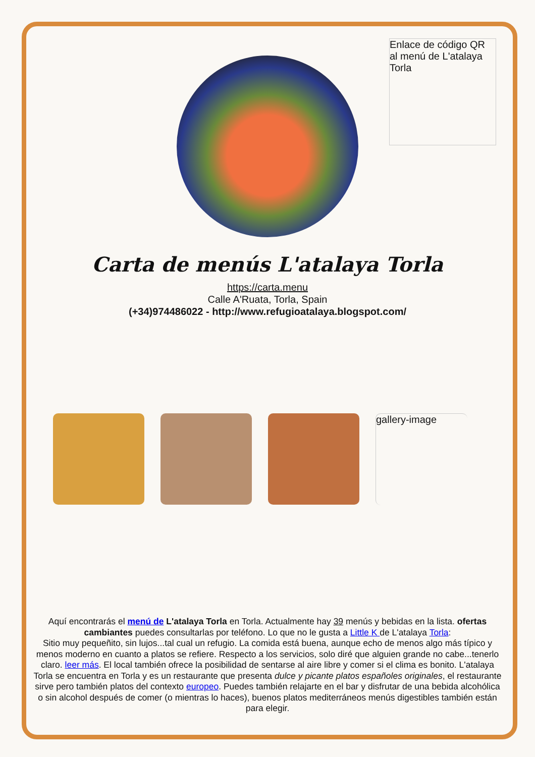Enlace de código QR al menú de L'atalaya Torla
Carta de menús L'atalaya Torla
https://carta.menu
Calle A'Ruata, Torla, Spain
(+34)974486022 - http://www.refugioatalaya.blogspot.com/
gallery-image
Aquí encontrarás el menú de L'atalaya Torla en Torla. Actualmente hay 39 menús y bebidas en la lista. ofertas cambiantes puedes consultarlas por teléfono. Lo que no le gusta a Little K de L'atalaya Torla:
Sitio muy pequeñito, sin lujos...tal cual un refugio. La comida está buena, aunque echo de menos algo más típico y menos moderno en cuanto a platos se refiere. Respecto a los servicios, solo diré que alguien grande no cabe...tenerlo claro. leer más. El local también ofrece la posibilidad de sentarse al aire libre y comer si el clima es bonito. L'atalaya Torla se encuentra en Torla y es un restaurante que presenta dulce y picante platos españoles originales, el restaurante sirve pero también platos del contexto europeo. Puedes también relajarte en el bar y disfrutar de una bebida alcohólica o sin alcohol después de comer (o mientras lo haces), buenos platos mediterráneos menús digestibles también están para elegir.